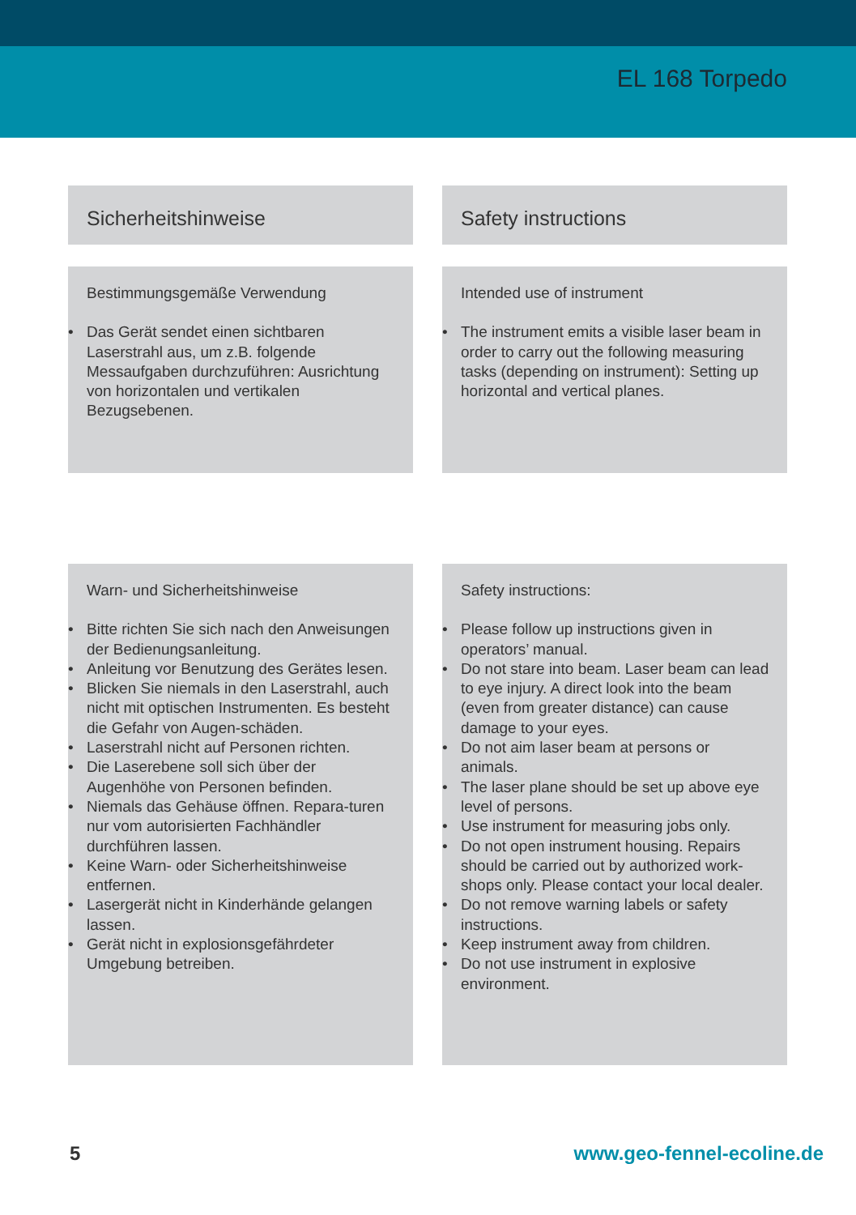EL 168 Torpedo
Sicherheitshinweise Safety instructions
Bestimmungsgemäße Verwendung
• Das Gerät sendet einen sichtbaren Laserstrahl aus, um z.B. folgende Messaufgaben durchzuführen: Ausrichtung von horizontalen und vertikalen Bezugsebenen.
Intended use of instrument
• The instrument emits a visible laser beam in order to carry out the following measuring tasks (depending on instrument): Setting up horizontal and vertical planes.
Warn- und Sicherheitshinweise
• Bitte richten Sie sich nach den Anweisungen der Bedienungsanleitung.
• Anleitung vor Benutzung des Gerätes lesen.
• Blicken Sie niemals in den Laserstrahl, auch nicht mit optischen Instrumenten. Es besteht die Gefahr von Augen-schäden.
• Laserstrahl nicht auf Personen richten.
• Die Laserebene soll sich über der Augenhöhe von Personen befinden.
• Niemals das Gehäuse öffnen. Repara-turen nur vom autorisierten Fachhändler durchführen lassen.
• Keine Warn- oder Sicherheitshinweise entfernen.
• Lasergerät nicht in Kinderhände gelangen lassen.
• Gerät nicht in explosionsgefährdeter Umgebung betreiben.
Safety instructions:
• Please follow up instructions given in operators’ manual.
• Do not stare into beam. Laser beam can lead to eye injury. A direct look into the beam (even from greater distance) can cause damage to your eyes.
• Do not aim laser beam at persons or animals.
• The laser plane should be set up above eye level of persons.
• Use instrument for measuring jobs only.
• Do not open instrument housing. Repairs should be carried out by authorized work-shops only. Please contact your local dealer.
• Do not remove warning labels or safety instructions.
• Keep instrument away from children.
• Do not use instrument in explosive environment.
5 www.geo-fennel-ecoline.de